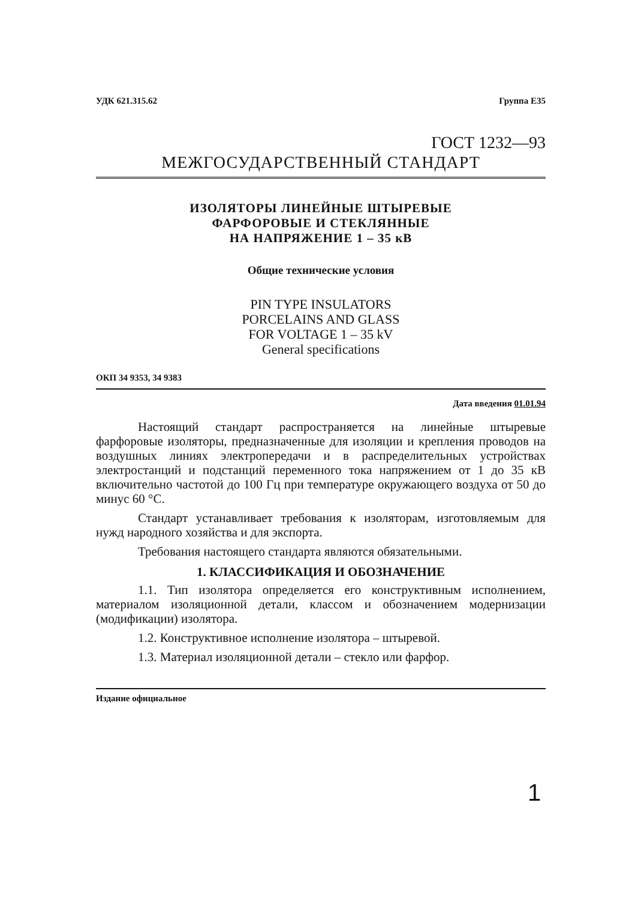УДК 621.315.62 Группа Е35
ГОСТ 1232—93
МЕЖГОСУДАРСТВЕННЫЙ СТАНДАРТ
ИЗОЛЯТОРЫ ЛИНЕЙНЫЕ ШТЫРЕВЫЕ
ФАРФОРОВЫЕ И СТЕКЛЯННЫЕ
НА НАПРЯЖЕНИЕ 1 – 35 кВ
Общие технические условия
PIN TYPE INSULATORS
PORCELAINS AND GLASS
FOR VOLTAGE 1 – 35 kV
General specifications
ОКП 34 9353, 34 9383
Дата введения 01.01.94
Настоящий стандарт распространяется на линейные штыревые фарфоровые изоляторы, предназначенные для изоляции и крепления проводов на воздушных линиях электропередачи и в распределительных устройствах электростанций и подстанций переменного тока напряжением от 1 до 35 кВ включительно частотой до 100 Гц при температуре окружающего воздуха от 50 до минус 60 °С.
Стандарт устанавливает требования к изоляторам, изготовляемым для нужд народного хозяйства и для экспорта.
Требования настоящего стандарта являются обязательными.
1. КЛАССИФИКАЦИЯ И ОБОЗНАЧЕНИЕ
1.1. Тип изолятора определяется его конструктивным исполнением, материалом изоляционной детали, классом и обозначением модернизации (модификации) изолятора.
1.2. Конструктивное исполнение изолятора – штыревой.
1.3. Материал изоляционной детали – стекло или фарфор.
Издание официальное
1